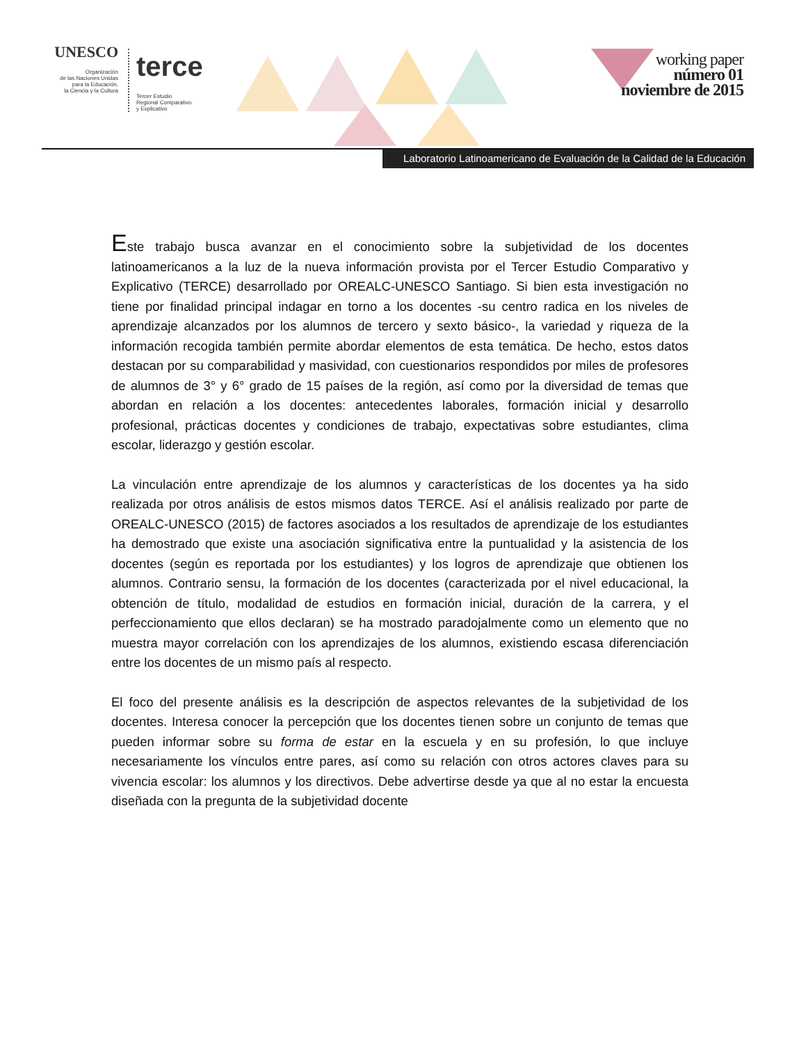UNESCO
Organización
de las Naciones Unidas
para la Educación,
la Ciencia y la Cultura
terce Tercer Estudio
Regional Comparativo
y Explicativo
working paper
número 01
noviembre de 2015
Laboratorio Latinoamericano de Evaluación de la Calidad de la Educación
Este trabajo busca avanzar en el conocimiento sobre la subjetividad de los docentes latinoamericanos a la luz de la nueva información provista por el Tercer Estudio Comparativo y Explicativo (TERCE) desarrollado por OREALC-UNESCO Santiago. Si bien esta investigación no tiene por finalidad principal indagar en torno a los docentes -su centro radica en los niveles de aprendizaje alcanzados por los alumnos de tercero y sexto básico-, la variedad y riqueza de la información recogida también permite abordar elementos de esta temática. De hecho, estos datos destacan por su comparabilidad y masividad, con cuestionarios respondidos por miles de profesores de alumnos de 3° y 6° grado de 15 países de la región, así como por la diversidad de temas que abordan en relación a los docentes: antecedentes laborales, formación inicial y desarrollo profesional, prácticas docentes y condiciones de trabajo, expectativas sobre estudiantes, clima escolar, liderazgo y gestión escolar.
La vinculación entre aprendizaje de los alumnos y características de los docentes ya ha sido realizada por otros análisis de estos mismos datos TERCE. Así el análisis realizado por parte de OREALC-UNESCO (2015) de factores asociados a los resultados de aprendizaje de los estudiantes ha demostrado que existe una asociación significativa entre la puntualidad y la asistencia de los docentes (según es reportada por los estudiantes) y los logros de aprendizaje que obtienen los alumnos. Contrario sensu, la formación de los docentes (caracterizada por el nivel educacional, la obtención de título, modalidad de estudios en formación inicial, duración de la carrera, y el perfeccionamiento que ellos declaran) se ha mostrado paradojalmente como un elemento que no muestra mayor correlación con los aprendizajes de los alumnos, existiendo escasa diferenciación entre los docentes de un mismo país al respecto.
El foco del presente análisis es la descripción de aspectos relevantes de la subjetividad de los docentes. Interesa conocer la percepción que los docentes tienen sobre un conjunto de temas que pueden informar sobre su forma de estar en la escuela y en su profesión, lo que incluye necesariamente los vínculos entre pares, así como su relación con otros actores claves para su vivencia escolar: los alumnos y los directivos. Debe advertirse desde ya que al no estar la encuesta diseñada con la pregunta de la subjetividad docente